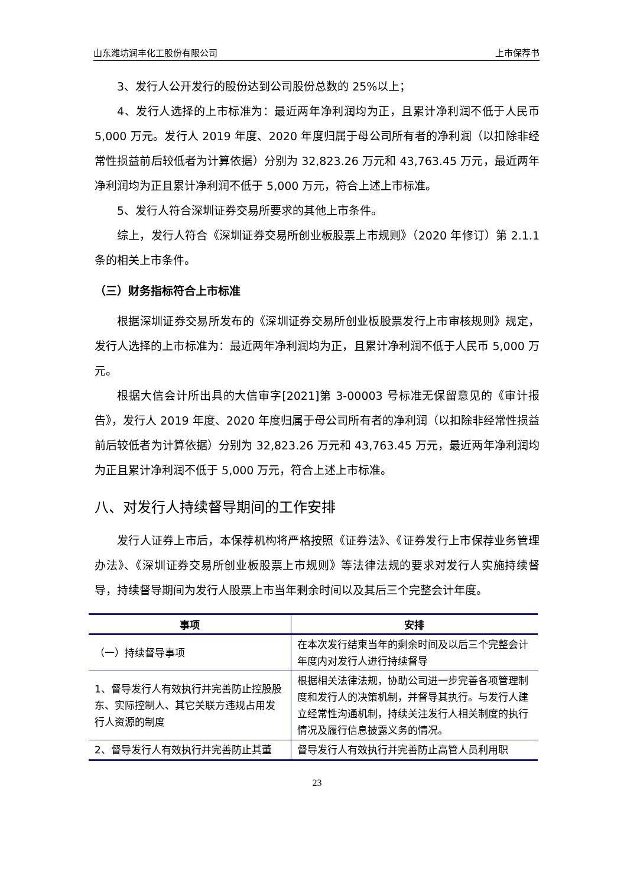山东潍坊润丰化工股份有限公司 上市保荐书
3、发行人公开发行的股份达到公司股份总数的 25%以上；
4、发行人选择的上市标准为：最近两年净利润均为正，且累计净利润不低于人民币 5,000 万元。发行人 2019 年度、2020 年度归属于母公司所有者的净利润（以扣除非经常性损益前后较低者为计算依据）分别为 32,823.26 万元和 43,763.45 万元，最近两年净利润均为正且累计净利润不低于 5,000 万元，符合上述上市标准。
5、发行人符合深圳证券交易所要求的其他上市条件。
综上，发行人符合《深圳证券交易所创业板股票上市规则》（2020 年修订）第 2.1.1 条的相关上市条件。
（三）财务指标符合上市标准
根据深圳证券交易所发布的《深圳证券交易所创业板股票发行上市审核规则》规定，发行人选择的上市标准为：最近两年净利润均为正，且累计净利润不低于人民币 5,000 万元。
根据大信会计所出具的大信审字[2021]第 3-00003 号标准无保留意见的《审计报告》，发行人 2019 年度、2020 年度归属于母公司所有者的净利润（以扣除非经常性损益前后较低者为计算依据）分别为 32,823.26 万元和 43,763.45 万元，最近两年净利润均为正且累计净利润不低于 5,000 万元，符合上述上市标准。
八、对发行人持续督导期间的工作安排
发行人证券上市后，本保荐机构将严格按照《证券法》、《证券发行上市保荐业务管理办法》、《深圳证券交易所创业板股票上市规则》等法律法规的要求对发行人实施持续督导，持续督导期间为发行人股票上市当年剩余时间以及其后三个完整会计年度。
| 事项 | 安排 |
| --- | --- |
| （一）持续督导事项 | 在本次发行结束当年的剩余时间及以后三个完整会计年度内对发行人进行持续督导 |
| 1、督导发行人有效执行并完善防止控股股东、实际控制人、其它关联方违规占用发行人资源的制度 | 根据相关法律法规，协助公司进一步完善各项管理制度和发行人的决策机制，并督导其执行。与发行人建立经常性沟通机制，持续关注发行人相关制度的执行情况及履行信息披露义务的情况。 |
| 2、督导发行人有效执行并完善防止其董 | 督导发行人有效执行并完善防止高管人员利用职 |
23